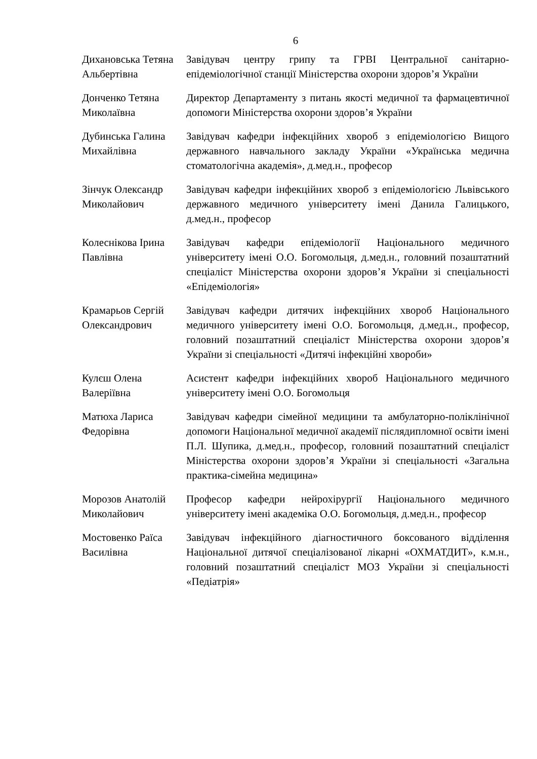6
| Дихановська Тетяна Альбертівна | Завідувач центру грипу та ГРВІ Центральної санітарно-епідеміологічної станції Міністерства охорони здоров’я України |
| Донченко Тетяна Миколаївна | Директор Департаменту з питань якості медичної та фармацевтичної допомоги Міністерства охорони здоров’я України |
| Дубинська Галина Михайлівна | Завідувач кафедри інфекційних хвороб з епідеміологією Вищого державного навчального закладу України «Українська медична стоматологічна академія», д.мед.н., професор |
| Зінчук Олександр Миколайович | Завідувач кафедри інфекційних хвороб з епідеміологією Львівського державного медичного університету імені Данила Галицького, д.мед.н., професор |
| Колеснікова Ірина Павлівна | Завідувач кафедри епідеміології Національного медичного університету імені О.О. Богомольця, д.мед.н., головний позаштатний спеціаліст Міністерства охорони здоров’я України зі спеціальності «Епідеміологія» |
| Крамарьов Сергій Олександрович | Завідувач кафедри дитячих інфекційних хвороб Національного медичного університету імені О.О. Богомольця, д.мед.н., професор, головний позаштатний спеціаліст Міністерства охорони здоров’я України зі спеціальності «Дитячі інфекційні хвороби» |
| Кулєш Олена Валеріївна | Асистент кафедри інфекційних хвороб Національного медичного університету імені О.О. Богомольця |
| Матюха Лариса Федорівна | Завідувач кафедри сімейної медицини та амбулаторно-поліклінічної допомоги Національної медичної академії післядипломної освіти імені П.Л. Шупика, д.мед.н., професор, головний позаштатний спеціаліст Міністерства охорони здоров’я України зі спеціальності «Загальна практика-сімейна медицина» |
| Морозов Анатолій Миколайович | Професор кафедри нейрохірургії Національного медичного університету імені академіка О.О. Богомольця, д.мед.н., професор |
| Мостовенко Раїса Василівна | Завідувач інфекційного діагностичного боксованого відділення Національної дитячої спеціалізованої лікарні «ОХМАТДИТ», к.м.н., головний позаштатний спеціаліст МОЗ України зі спеціальності «Педіатрія» |